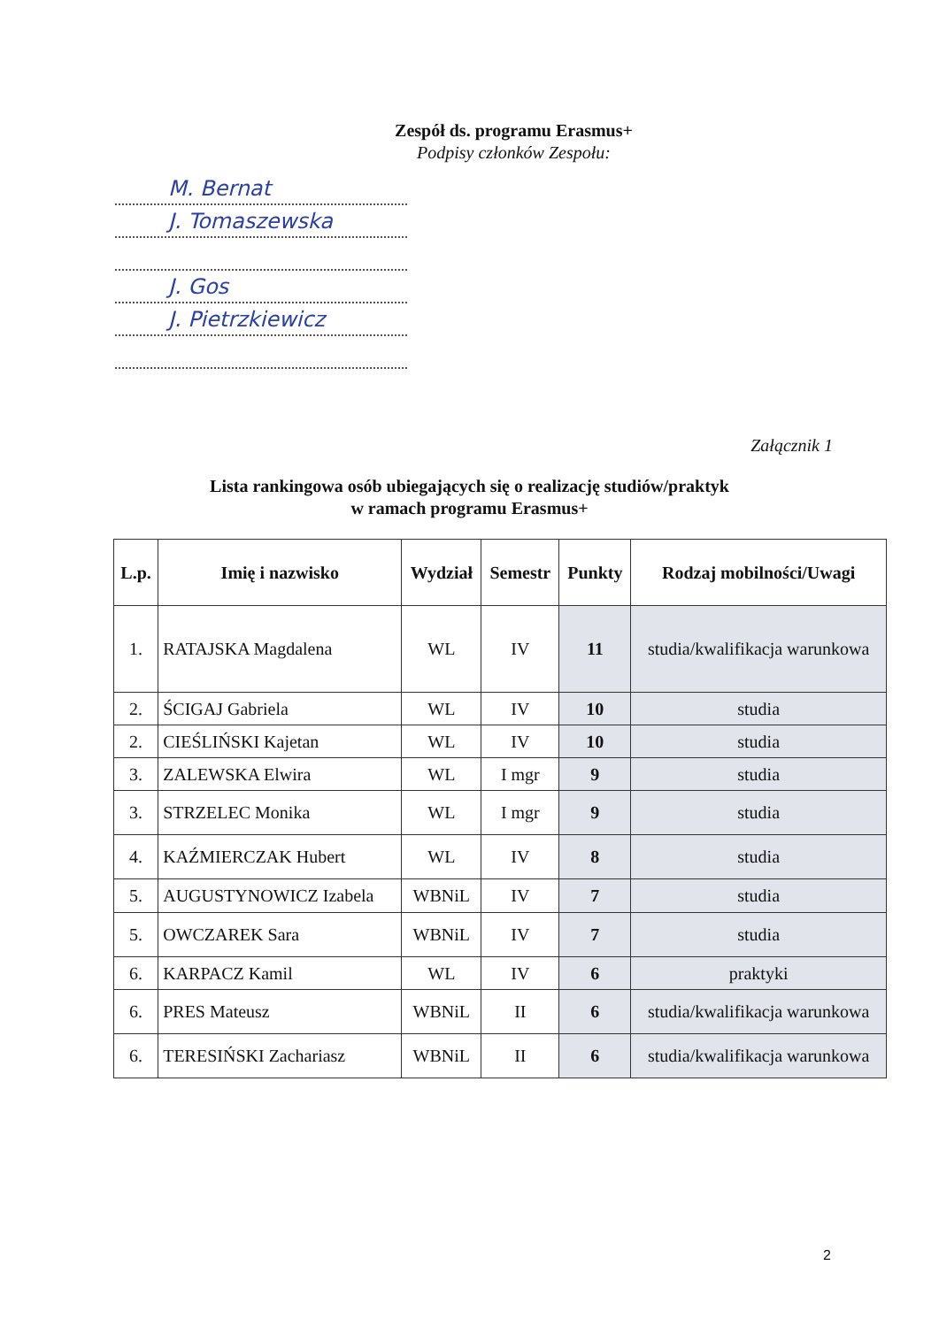Zespół ds. programu Erasmus+
Podpisy członków Zespołu:
M. Bernat
J. Tomaszewska
J. Gos
J. Pietrzkiewicz
Załącznik 1
Lista rankingowa osób ubiegających się o realizację studiów/praktyk
w ramach programu Erasmus+
| L.p. | Imię i nazwisko | Wydział | Semestr | Punkty | Rodzaj mobilności/Uwagi |
| --- | --- | --- | --- | --- | --- |
| 1. | RATAJSKA Magdalena | WL | IV | 11 | studia/kwalifikacja warunkowa |
| 2. | ŚCIGAJ Gabriela | WL | IV | 10 | studia |
| 2. | CIEŚLIŃSKI Kajetan | WL | IV | 10 | studia |
| 3. | ZALEWSKA Elwira | WL | I mgr | 9 | studia |
| 3. | STRZELEC Monika | WL | I mgr | 9 | studia |
| 4. | KAŹMIERCZAK Hubert | WL | IV | 8 | studia |
| 5. | AUGUSTYNOWICZ Izabela | WBNiL | IV | 7 | studia |
| 5. | OWCZAREK Sara | WBNiL | IV | 7 | studia |
| 6. | KARPACZ Kamil | WL | IV | 6 | praktyki |
| 6. | PRES Mateusz | WBNiL | II | 6 | studia/kwalifikacja warunkowa |
| 6. | TERESIŃSKI Zachariasz | WBNiL | II | 6 | studia/kwalifikacja warunkowa |
2